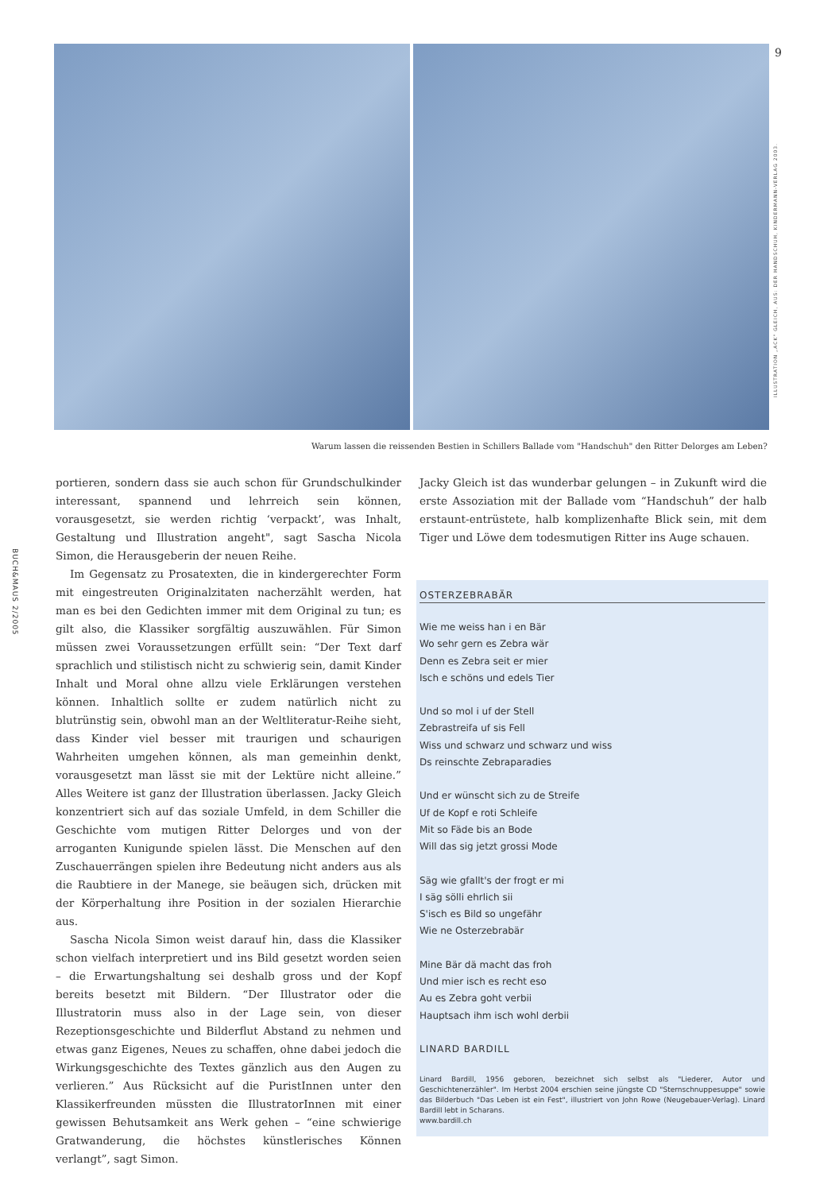9
ILLUSTRATION „ACK" GLEICH, AUS: DER HANDSCHUH, KINDERMANN-VERLAG 2003.
BUCH&MAUS 2/2005
Warum lassen die reissenden Bestien in Schillers Ballade vom "Handschuh" den Ritter Delorges am Leben?
portieren, sondern dass sie auch schon für Grundschulkinder interessant, spannend und lehrreich sein können, vorausgesetzt, sie werden richtig ‘verpackt’, was Inhalt, Gestaltung und Illustration angeht", sagt Sascha Nicola Simon, die Herausgeberin der neuen Reihe.
Im Gegensatz zu Prosatexten, die in kindergerechter Form mit eingestreuten Originalzitaten nacherzählt werden, hat man es bei den Gedichten immer mit dem Original zu tun; es gilt also, die Klassiker sorgfältig auszuwählen. Für Simon müssen zwei Voraussetzungen erfüllt sein: “Der Text darf sprachlich und stilistisch nicht zu schwierig sein, damit Kinder Inhalt und Moral ohne allzu viele Erklärungen verstehen können. Inhaltlich sollte er zudem natürlich nicht zu blutrünstig sein, obwohl man an der Weltliteratur-Reihe sieht, dass Kinder viel besser mit traurigen und schaurigen Wahrheiten umgehen können, als man gemeinhin denkt, vorausgesetzt man lässt sie mit der Lektüre nicht alleine.” Alles Weitere ist ganz der Illustration überlassen. Jacky Gleich konzentriert sich auf das soziale Umfeld, in dem Schiller die Geschichte vom mutigen Ritter Delorges und von der arroganten Kunigunde spielen lässt. Die Menschen auf den Zuschauerrängen spielen ihre Bedeutung nicht anders aus als die Raubtiere in der Manege, sie beäugen sich, drücken mit der Körperhaltung ihre Position in der sozialen Hierarchie aus.
Sascha Nicola Simon weist darauf hin, dass die Klassiker schon vielfach interpretiert und ins Bild gesetzt worden seien – die Erwartungshaltung sei deshalb gross und der Kopf bereits besetzt mit Bildern. “Der Illustrator oder die Illustratorin muss also in der Lage sein, von dieser Rezeptionsgeschichte und Bilderflut Abstand zu nehmen und etwas ganz Eigenes, Neues zu schaffen, ohne dabei jedoch die Wirkungsgeschichte des Textes gänzlich aus den Augen zu verlieren.” Aus Rücksicht auf die PuristInnen unter den Klassikerfreunden müssten die IllustratorInnen mit einer gewissen Behutsamkeit ans Werk gehen – “eine schwierige Gratwanderung, die höchstes künstlerisches Können verlangt”, sagt Simon.
Jacky Gleich ist das wunderbar gelungen – in Zukunft wird die erste Assoziation mit der Ballade vom “Handschuh” der halb erstaunt-entrüstete, halb komplizenhafte Blick sein, mit dem Tiger und Löwe dem todesmutigen Ritter ins Auge schauen.
OSTERZEBRABÄR
Wie me weiss han i en Bär
Wo sehr gern es Zebra wär
Denn es Zebra seit er mier
Isch e schöns und edels Tier
Und so mol i uf der Stell
Zebrastreifa uf sis Fell
Wiss und schwarz und schwarz und wiss
Ds reinschte Zebraparadies
Und er wünscht sich zu de Streife
Uf de Kopf e roti Schleife
Mit so Fäde bis an Bode
Will das sig jetzt grossi Mode
Säg wie gfallt's der frogt er mi
I säg sölli ehrlich sii
S'isch es Bild so ungefähr
Wie ne Osterzebrabär
Mine Bär dä macht das froh
Und mier isch es recht eso
Au es Zebra goht verbii
Hauptsach ihm isch wohl derbii
LINARD BARDILL
Linard Bardill, 1956 geboren, bezeichnet sich selbst als "Liederer, Autor und Geschichtenerzähler". Im Herbst 2004 erschien seine jüngste CD "Sternschnuppesuppe" sowie das Bilderbuch "Das Leben ist ein Fest", illustriert von John Rowe (Neugebauer-Verlag). Linard Bardill lebt in Scharans.
www.bardill.ch